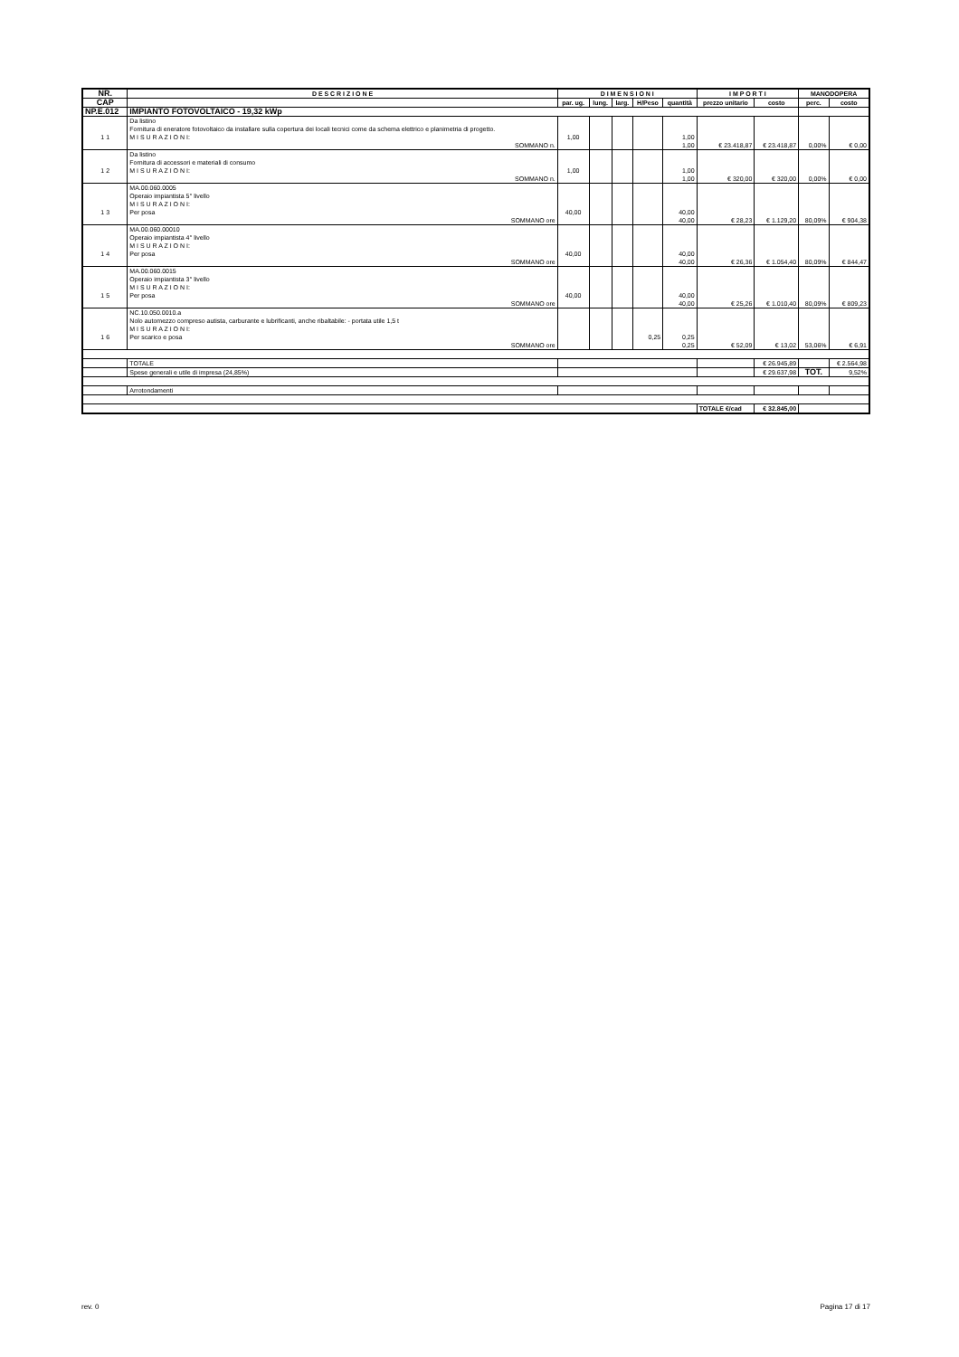| NR. | D E S C R I Z I O N E | D I M E N S I O N I | | | | | I M P O R T I | | MANODOPERA | |
| --- | --- | --- | --- | --- | --- | --- | --- | --- | --- | --- |
| CAP | | par. ug. | lung. | larg. | H/Peso | quantità | prezzo unitario | costo | perc. | costo |
| NP.E.012 | IMPIANTO FOTOVOLTAICO - 19,32 kWp | | | | | | | | | |
| 1 1 | Da listino Fornitura di eneratore fotovoltaico da installare sulla copertura dei locali tecnici come da schema elettrico e planimetria di progetto. M I S U R A Z I O N I: | 1,00 | | | | 1,00 | | | | |
| | SOMMANO n. | | | | | 1,00 | € 23.418,87 | € 23.418,87 | 0,00% | € 0,00 |
| 1 2 | Da listino Fornitura di accessori e materiali di consumo M I S U R A Z I O N I: | 1,00 | | | | 1,00 | | | | |
| | SOMMANO n. | | | | | 1,00 | € 320,00 | € 320,00 | 0,00% | € 0,00 |
| 1 3 | MA.00.060.0005 Operaio impiantista 5° livello M I S U R A Z I O N I: Per posa | 40,00 | | | | 40,00 | | | | |
| | SOMMANO ore | | | | | 40,00 | € 28,23 | € 1.129,20 | 80,09% | € 904,38 |
| 1 4 | MA.00.060.00010 Operaio impiantista 4° livello M I S U R A Z I O N I: Per posa | 40,00 | | | | 40,00 | | | | |
| | SOMMANO ore | | | | | 40,00 | € 26,36 | € 1.054,40 | 80,09% | € 844,47 |
| 1 5 | MA.00.060.0015 Operaio impiantista 3° livello M I S U R A Z I O N I: Per posa | 40,00 | | | | 40,00 | | | | |
| | SOMMANO ore | | | | | 40,00 | € 25,26 | € 1.010,40 | 80,09% | € 809,23 |
| 1 6 | NC.10.050.0010.a Nolo automezzo compreso autista, carburante e lubrificanti, anche ribaltabile: - portata utile 1,5 t M I S U R A Z I O N I: Per scarico e posa | | | | 0,25 | 0,25 | | | | |
| | SOMMANO ore | | | | | 0,25 | € 52,09 | € 13,02 | 53,06% | € 6,91 |
| | TOTALE | | | | | | | € 26.945,89 | | € 2.564,98 |
| | Spese generali e utile di impresa (24,85%) | | | | | | | € 29.637,98 | TOT. | 9,52% |
| | Arrotondamenti | | | | | | | | | |
| | | | | | | | TOTALE €/cad | € 32.845,00 | | |
rev. 0 Pagina 17 di 17